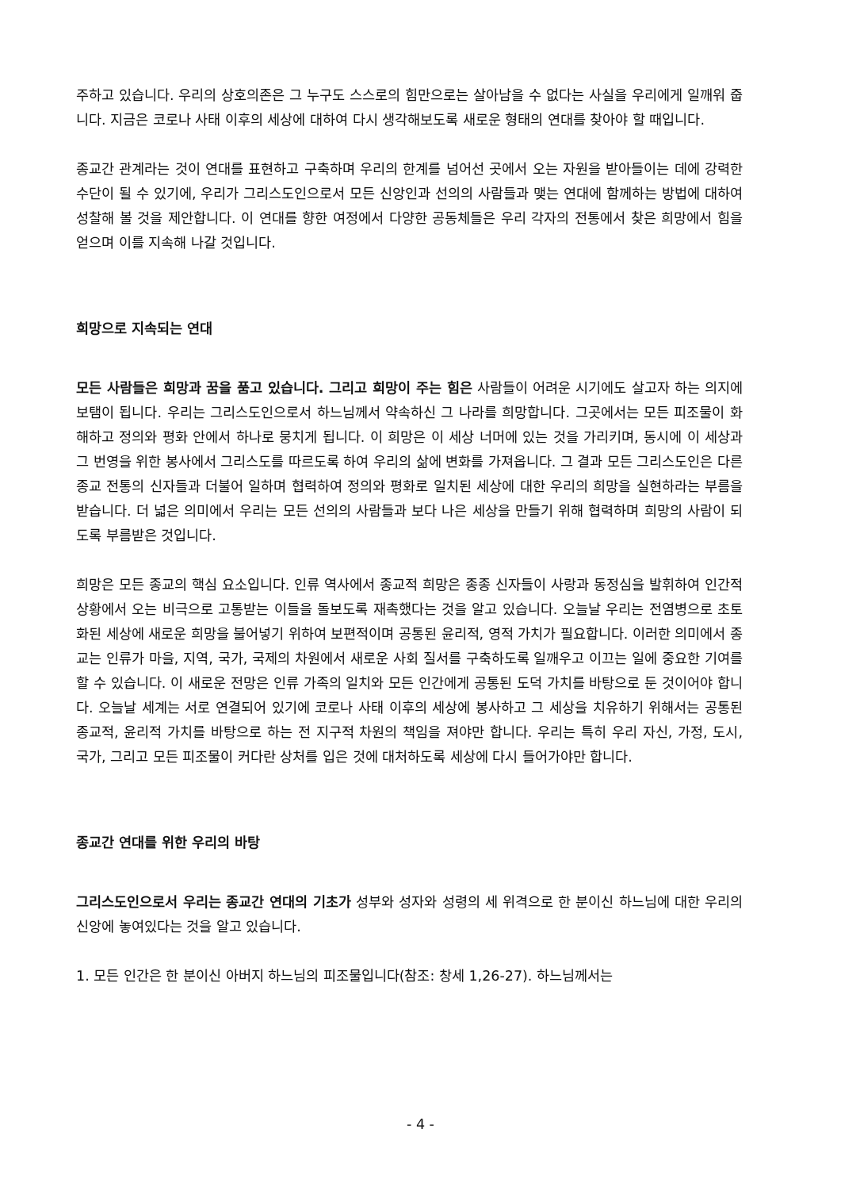주하고 있습니다. 우리의 상호의존은 그 누구도 스스로의 힘만으로는 살아남을 수 없다는 사실을 우리에게 일깨워 줍니다. 지금은 코로나 사태 이후의 세상에 대하여 다시 생각해보도록 새로운 형태의 연대를 찾아야 할 때입니다.
종교간 관계라는 것이 연대를 표현하고 구축하며 우리의 한계를 넘어선 곳에서 오는 자원을 받아들이는 데에 강력한 수단이 될 수 있기에, 우리가 그리스도인으로서 모든 신앙인과 선의의 사람들과 맺는 연대에 함께하는 방법에 대하여 성찰해 볼 것을 제안합니다. 이 연대를 향한 여정에서 다양한 공동체들은 우리 각자의 전통에서 찾은 희망에서 힘을 얻으며 이를 지속해 나갈 것입니다.
희망으로 지속되는 연대
모든 사람들은 희망과 꿈을 품고 있습니다. 그리고 희망이 주는 힘은 사람들이 어려운 시기에도 살고자 하는 의지에 보탬이 됩니다. 우리는 그리스도인으로서 하느님께서 약속하신 그 나라를 희망합니다. 그곳에서는 모든 피조물이 화해하고 정의와 평화 안에서 하나로 뭉치게 됩니다. 이 희망은 이 세상 너머에 있는 것을 가리키며, 동시에 이 세상과 그 번영을 위한 봉사에서 그리스도를 따르도록 하여 우리의 삶에 변화를 가져옵니다. 그 결과 모든 그리스도인은 다른 종교 전통의 신자들과 더불어 일하며 협력하여 정의와 평화로 일치된 세상에 대한 우리의 희망을 실현하라는 부름을 받습니다. 더 넓은 의미에서 우리는 모든 선의의 사람들과 보다 나은 세상을 만들기 위해 협력하며 희망의 사람이 되도록 부름받은 것입니다.
희망은 모든 종교의 핵심 요소입니다. 인류 역사에서 종교적 희망은 종종 신자들이 사랑과 동정심을 발휘하여 인간적 상황에서 오는 비극으로 고통받는 이들을 돌보도록 재촉했다는 것을 알고 있습니다. 오늘날 우리는 전염병으로 초토화된 세상에 새로운 희망을 불어넣기 위하여 보편적이며 공통된 윤리적, 영적 가치가 필요합니다. 이러한 의미에서 종교는 인류가 마을, 지역, 국가, 국제의 차원에서 새로운 사회 질서를 구축하도록 일깨우고 이끄는 일에 중요한 기여를 할 수 있습니다. 이 새로운 전망은 인류 가족의 일치와 모든 인간에게 공통된 도덕 가치를 바탕으로 둔 것이어야 합니다. 오늘날 세계는 서로 연결되어 있기에 코로나 사태 이후의 세상에 봉사하고 그 세상을 치유하기 위해서는 공통된 종교적, 윤리적 가치를 바탕으로 하는 전 지구적 차원의 책임을 져야만 합니다. 우리는 특히 우리 자신, 가정, 도시, 국가, 그리고 모든 피조물이 커다란 상처를 입은 것에 대처하도록 세상에 다시 들어가야만 합니다.
종교간 연대를 위한 우리의 바탕
그리스도인으로서 우리는 종교간 연대의 기초가 성부와 성자와 성령의 세 위격으로 한 분이신 하느님에 대한 우리의 신앙에 놓여있다는 것을 알고 있습니다.
1. 모든 인간은 한 분이신 아버지 하느님의 피조물입니다(참조: 창세 1,26-27). 하느님께서는
- 4 -